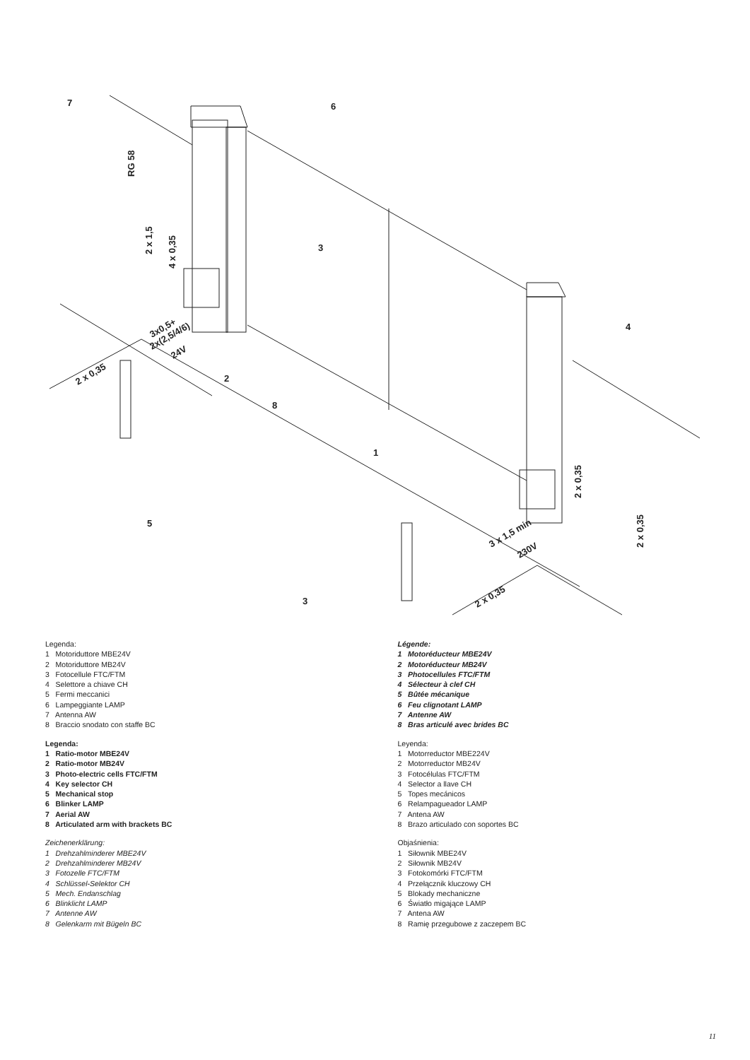7
6
3
2
8
1
5
3
4
RG 58
2 x 1,5
4 x 0,35
3x0,5+
2x(2,5/4/6)
24V
2 x 0,35
2 x 0,35
2 x 0,35
3 x 1,5 min
230V
2 x 0,35
Legenda:
1 Motoriduttore MBE24V
2 Motoriduttore MB24V
3 Fotocellule FTC/FTM
4 Selettore a chiave CH
5 Fermi meccanici
6 Lampeggiante LAMP
7 Antenna AW
8 Braccio snodato con staffe BC
Legenda:
1 Ratio-motor MBE24V
2 Ratio-motor MB24V
3 Photo-electric cells FTC/FTM
4 Key selector CH
5 Mechanical stop
6 Blinker LAMP
7 Aerial AW
8 Articulated arm with brackets BC
Zeichenerklärung:
1 Drehzahlminderer MBE24V
2 Drehzahlminderer MB24V
3 Fotozelle FTC/FTM
4 Schlüssel-Selektor CH
5 Mech. Endanschlag
6 Blinklicht LAMP
7 Antenne AW
8 Gelenkarm mit Bügeln BC
Légende:
1 Motoréducteur MBE24V
2 Motoréducteur MB24V
3 Photocellules FTC/FTM
4 Sélecteur à clef CH
5 Bûtée mécanique
6 Feu clignotant LAMP
7 Antenne AW
8 Bras articulé avec brides BC
Leyenda:
1 Motorreductor MBE224V
2 Motorreductor MB24V
3 Fotocélulas FTC/FTM
4 Selector a llave CH
5 Topes mecánicos
6 Relampagueador LAMP
7 Antena AW
8 Brazo articulado con soportes BC
Objaśnienia:
1 Siłownik MBE24V
2 Siłownik MB24V
3 Fotokomórki FTC/FTM
4 Przełącznik kluczowy CH
5 Blokady mechaniczne
6 Światło migające LAMP
7 Antena AW
8 Ramię przegubowe z zaczepem BC
11